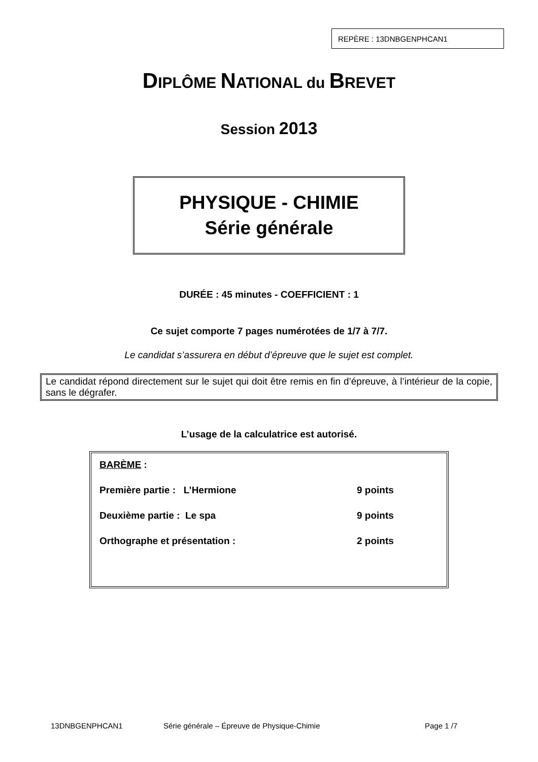REPÈRE : 13DNBGENPHCAN1
DIPLÔME NATIONAL du BREVET
Session 2013
PHYSIQUE - CHIMIE
Série générale
DURÉE : 45 minutes - COEFFICIENT : 1
Ce sujet comporte 7 pages numérotées de 1/7 à 7/7.
Le candidat s’assurera en début d’épreuve que le sujet est complet.
Le candidat répond directement sur le sujet qui doit être remis en fin d’épreuve, à l’intérieur de la copie, sans le dégrafer.
L’usage de la calculatrice est autorisé.
BARÈME :
Première partie : L’Hermione 9 points
Deuxième partie : Le spa 9 points
Orthographe et présentation : 2 points
13DNBGENPHCAN1 Série générale – Épreuve de Physique-Chimie Page 1 /7